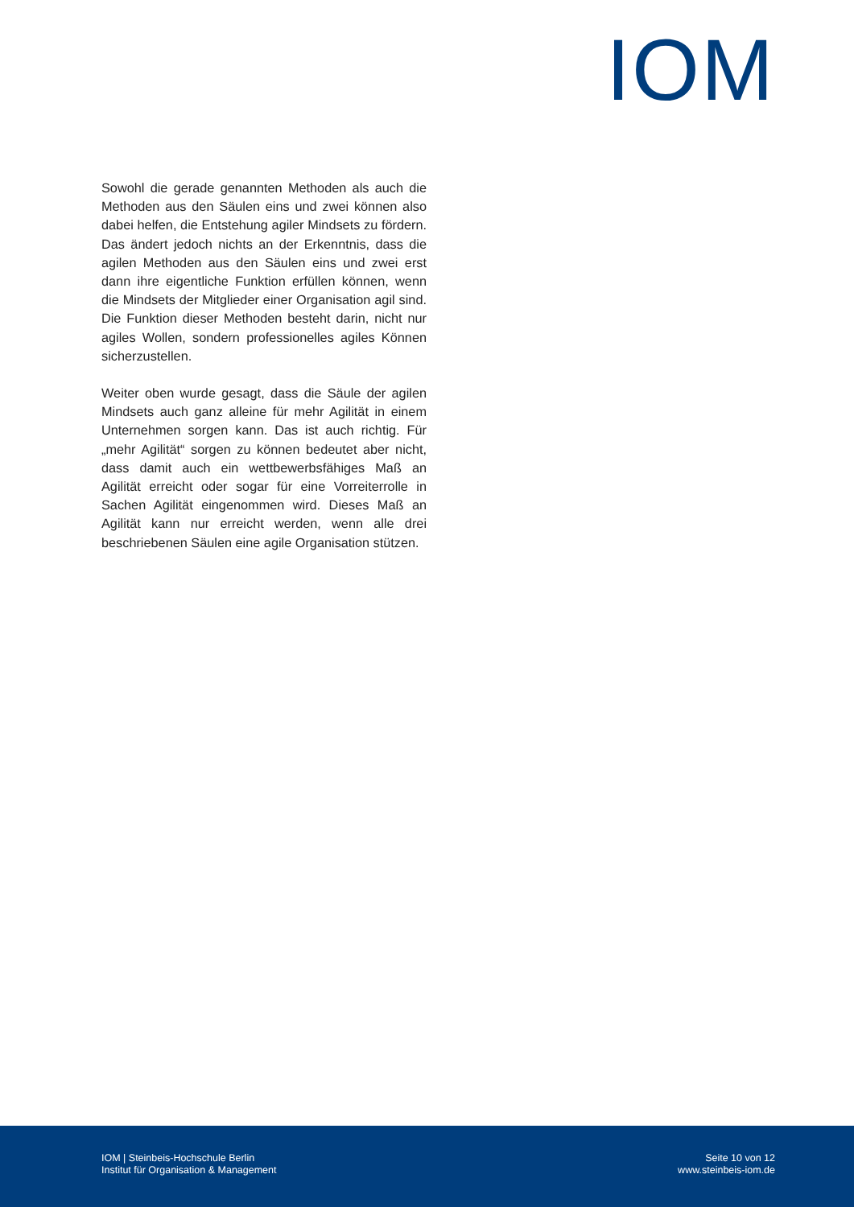IOM
Sowohl die gerade genannten Methoden als auch die Methoden aus den Säulen eins und zwei können also dabei helfen, die Entstehung agiler Mindsets zu fördern. Das ändert jedoch nichts an der Erkenntnis, dass die agilen Methoden aus den Säulen eins und zwei erst dann ihre eigentliche Funktion erfüllen können, wenn die Mindsets der Mitglieder einer Organisation agil sind. Die Funktion dieser Methoden besteht darin, nicht nur agiles Wollen, sondern professionelles agiles Können sicherzustellen.
Weiter oben wurde gesagt, dass die Säule der agilen Mindsets auch ganz alleine für mehr Agilität in einem Unternehmen sorgen kann. Das ist auch richtig. Für „mehr Agilität“ sorgen zu können bedeutet aber nicht, dass damit auch ein wettbewerbsfähiges Maß an Agilität erreicht oder sogar für eine Vorreiterrolle in Sachen Agilität eingenommen wird. Dieses Maß an Agilität kann nur erreicht werden, wenn alle drei beschriebenen Säulen eine agile Organisation stützen.
IOM | Steinbeis-Hochschule Berlin
Institut für Organisation & Management
Seite 10 von 12
www.steinbeis-iom.de